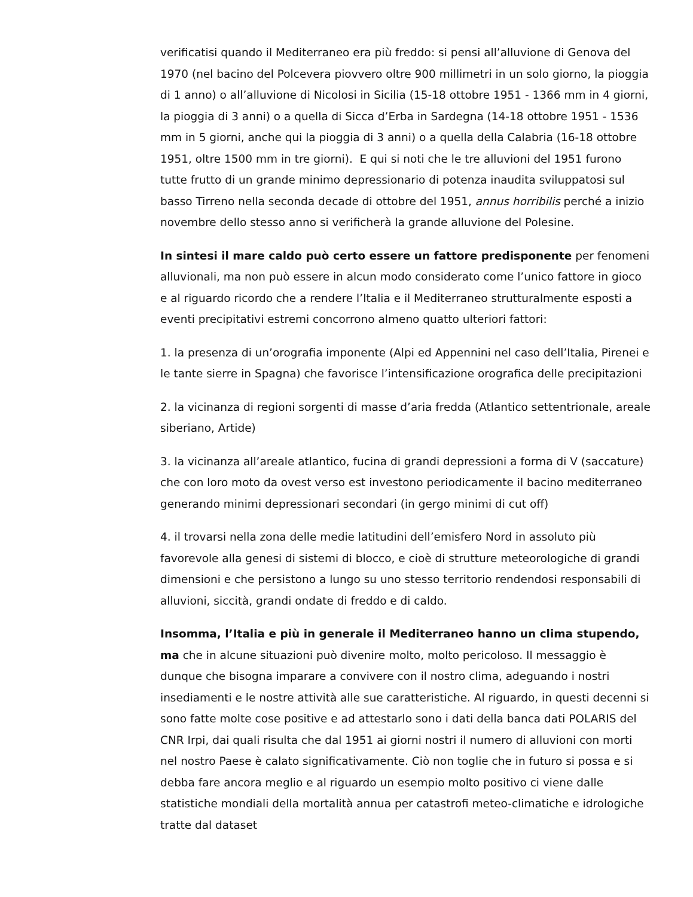verificatisi quando il Mediterraneo era più freddo: si pensi all’alluvione di Genova del 1970 (nel bacino del Polcevera piovvero oltre 900 millimetri in un solo giorno, la pioggia di 1 anno) o all’alluvione di Nicolosi in Sicilia (15-18 ottobre 1951 - 1366 mm in 4 giorni, la pioggia di 3 anni) o a quella di Sicca d’Erba in Sardegna (14-18 ottobre 1951 - 1536 mm in 5 giorni, anche qui la pioggia di 3 anni) o a quella della Calabria (16-18 ottobre 1951, oltre 1500 mm in tre giorni). E qui si noti che le tre alluvioni del 1951 furono tutte frutto di un grande minimo depressionario di potenza inaudita sviluppatosi sul basso Tirreno nella seconda decade di ottobre del 1951, annus horribilis perché a inizio novembre dello stesso anno si verificherà la grande alluvione del Polesine.
In sintesi il mare caldo può certo essere un fattore predisponente per fenomeni alluvionali, ma non può essere in alcun modo considerato come l’unico fattore in gioco e al riguardo ricordo che a rendere l’Italia e il Mediterraneo strutturalmente esposti a eventi precipitativi estremi concorrono almeno quatto ulteriori fattori:
1. la presenza di un’orografia imponente (Alpi ed Appennini nel caso dell’Italia, Pirenei e le tante sierre in Spagna) che favorisce l’intensificazione orografica delle precipitazioni
2. la vicinanza di regioni sorgenti di masse d’aria fredda (Atlantico settentrionale, areale siberiano, Artide)
3. la vicinanza all’areale atlantico, fucina di grandi depressioni a forma di V (saccature) che con loro moto da ovest verso est investono periodicamente il bacino mediterraneo generando minimi depressionari secondari (in gergo minimi di cut off)
4. il trovarsi nella zona delle medie latitudini dell’emisfero Nord in assoluto più favorevole alla genesi di sistemi di blocco, e cioè di strutture meteorologiche di grandi dimensioni e che persistono a lungo su uno stesso territorio rendendosi responsabili di alluvioni, siccità, grandi ondate di freddo e di caldo.
Insomma, l’Italia e più in generale il Mediterraneo hanno un clima stupendo, ma che in alcune situazioni può divenire molto, molto pericoloso. Il messaggio è dunque che bisogna imparare a convivere con il nostro clima, adeguando i nostri insediamenti e le nostre attività alle sue caratteristiche. Al riguardo, in questi decenni si sono fatte molte cose positive e ad attestarlo sono i dati della banca dati POLARIS del CNR Irpi, dai quali risulta che dal 1951 ai giorni nostri il numero di alluvioni con morti nel nostro Paese è calato significativamente. Ciò non toglie che in futuro si possa e si debba fare ancora meglio e al riguardo un esempio molto positivo ci viene dalle statistiche mondiali della mortalità annua per catastrofi meteo-climatiche e idrologiche tratte dal dataset